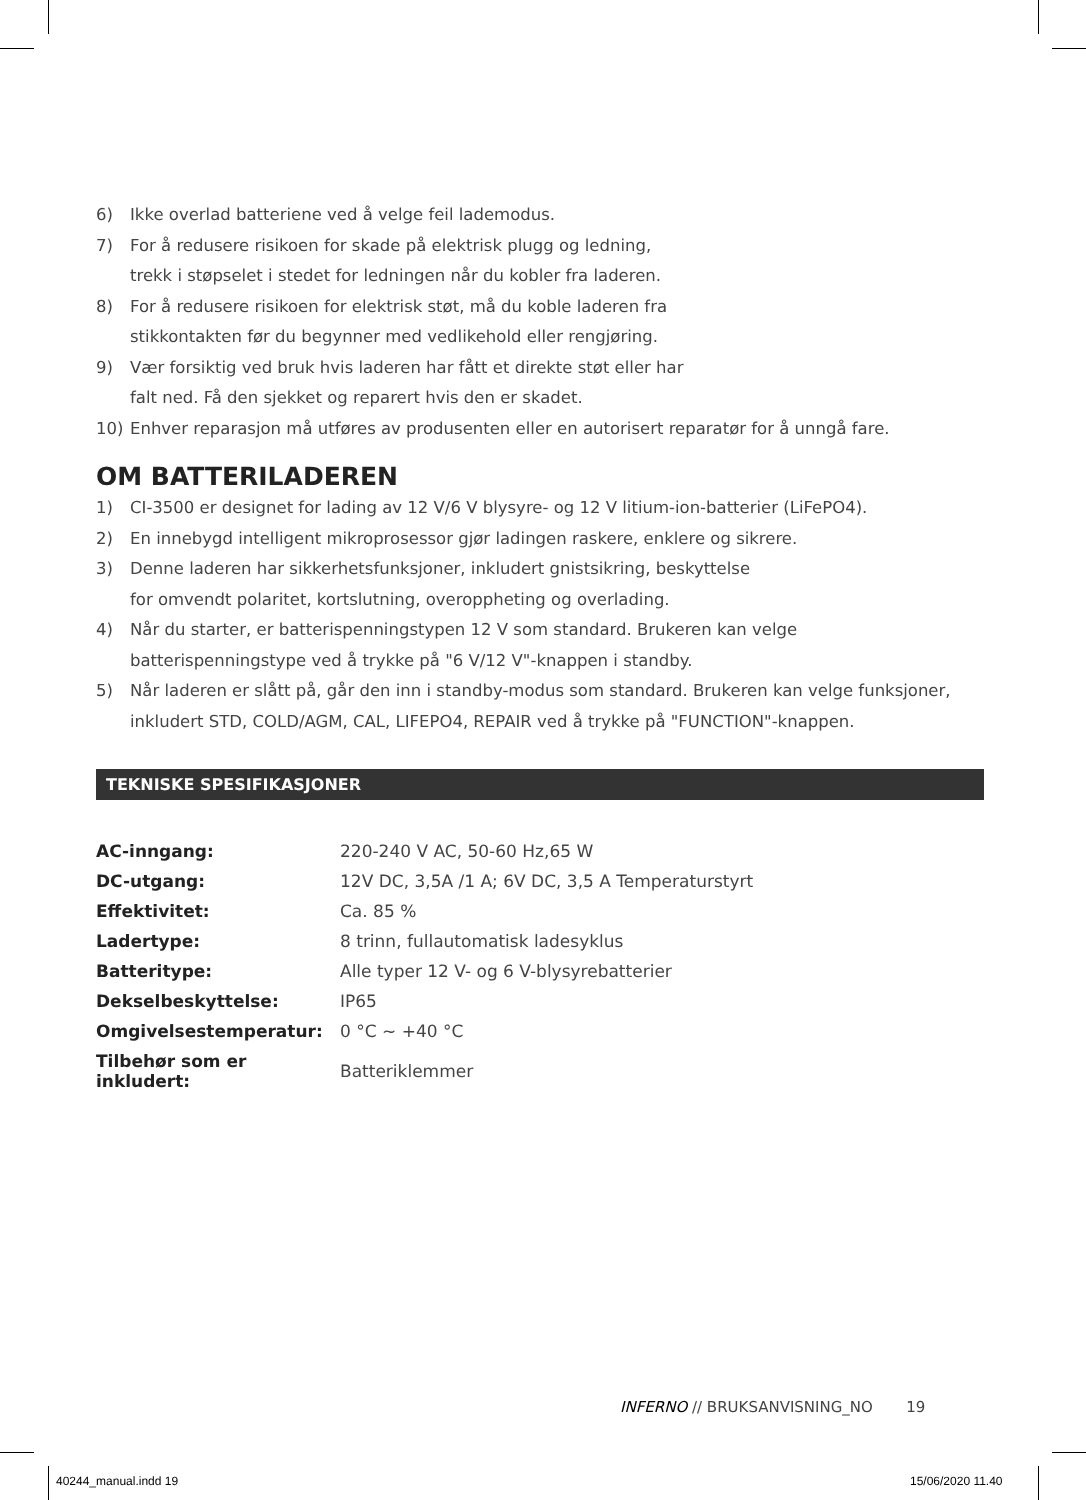6) Ikke overlad batteriene ved å velge feil lademodus.
7) For å redusere risikoen for skade på elektrisk plugg og ledning,
trekk i støpselet i stedet for ledningen når du kobler fra laderen.
8) For å redusere risikoen for elektrisk støt, må du koble laderen fra
stikkontakten før du begynner med vedlikehold eller rengjøring.
9) Vær forsiktig ved bruk hvis laderen har fått et direkte støt eller har
falt ned. Få den sjekket og reparert hvis den er skadet.
10) Enhver reparasjon må utføres av produsenten eller en autorisert reparatør for å unngå fare.
OM BATTERILADEREN
1) CI-3500 er designet for lading av 12 V/6 V blysyre- og 12 V litium-ion-batterier (LiFePO4).
2) En innebygd intelligent mikroprosessor gjør ladingen raskere, enklere og sikrere.
3) Denne laderen har sikkerhetsfunksjoner, inkludert gnistsikring, beskyttelse
for omvendt polaritet, kortslutning, overoppheting og overlading.
4) Når du starter, er batterispenningstypen 12 V som standard. Brukeren kan velge
batterispenningstype ved å trykke på "6 V/12 V"-knappen i standby.
5) Når laderen er slått på, går den inn i standby-modus som standard. Brukeren kan velge funksjoner,
inkludert STD, COLD/AGM, CAL, LIFEPO4, REPAIR ved å trykke på "FUNCTION"-knappen.
TEKNISKE SPESIFIKASJONER
| AC-inngang: | 220-240 V AC, 50-60 Hz,65 W |
| DC-utgang: | 12V DC, 3,5A /1 A; 6V DC, 3,5 A Temperaturstyrt |
| Effektivitet: | Ca. 85 % |
| Ladertype: | 8 trinn, fullautomatisk ladesyklus |
| Batteritype: | Alle typer 12 V- og 6 V-blysyrebatterier |
| Dekselbeskyttelse: | IP65 |
| Omgivelsestemperatur: | 0 °C ~ +40 °C |
| Tilbehør som er inkludert: | Batteriklemmer |
INFERNO // BRUKSANVISNING_NO 19
40244_manual.indd 19 15/06/2020 11.40